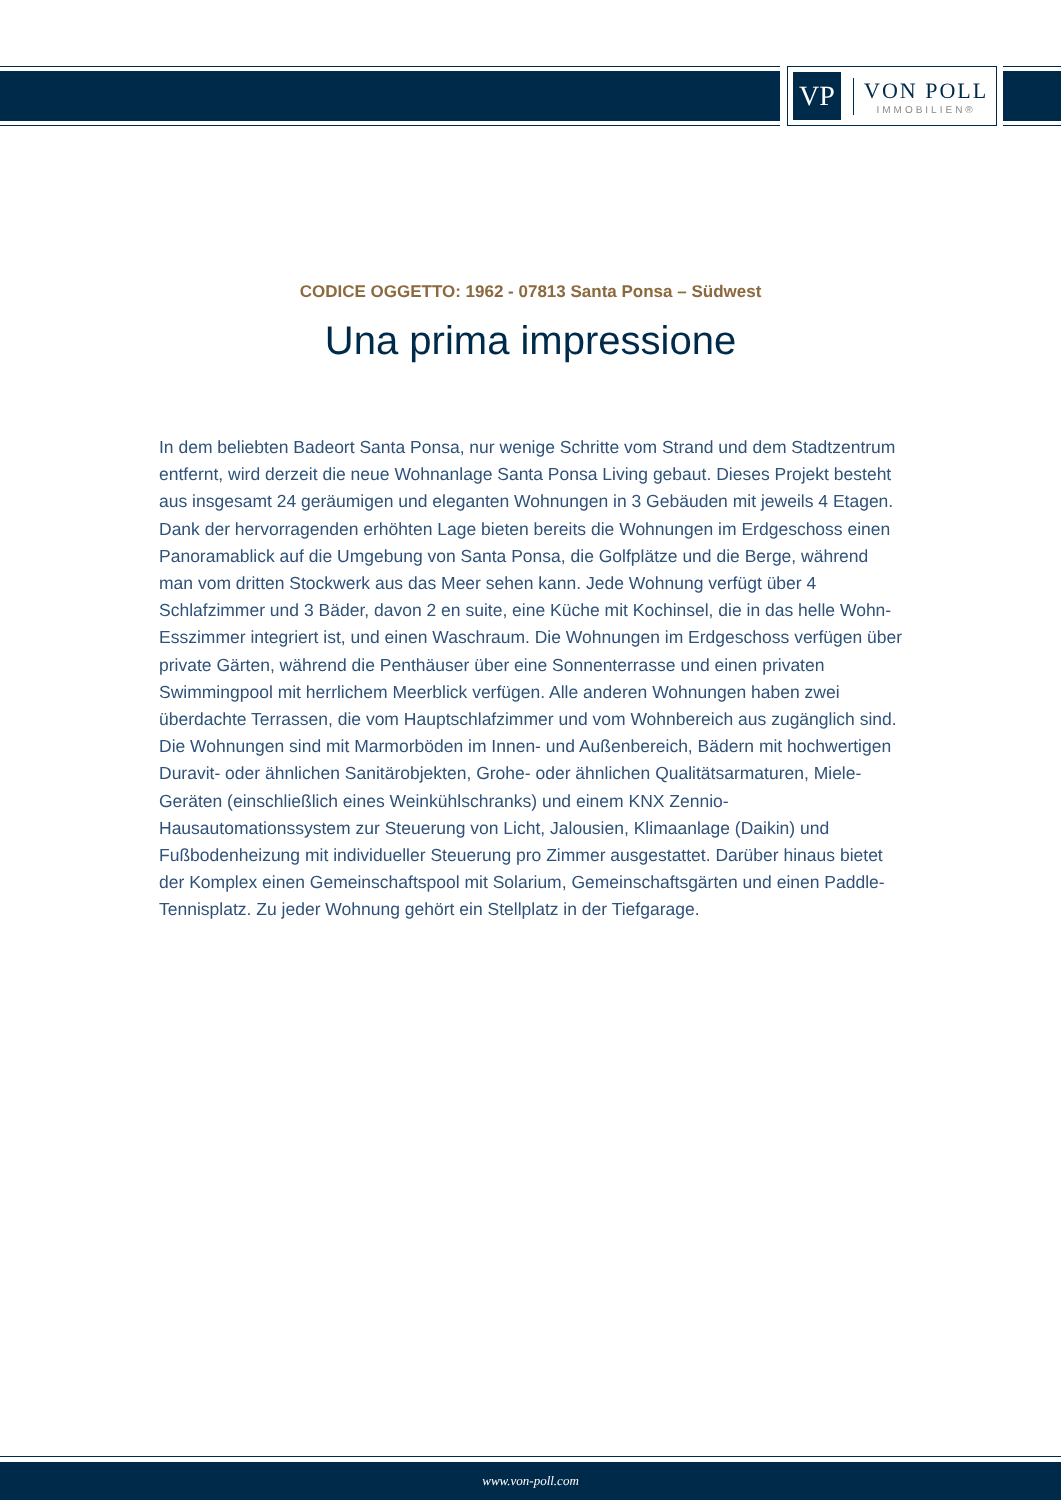VP
VON POLL
IMMOBILIEN®
CODICE OGGETTO: 1962 - 07813 Santa Ponsa – Südwest
Una prima impressione
In dem beliebten Badeort Santa Ponsa, nur wenige Schritte vom Strand und dem Stadtzentrum entfernt, wird derzeit die neue Wohnanlage Santa Ponsa Living gebaut. Dieses Projekt besteht aus insgesamt 24 geräumigen und eleganten Wohnungen in 3 Gebäuden mit jeweils 4 Etagen. Dank der hervorragenden erhöhten Lage bieten bereits die Wohnungen im Erdgeschoss einen Panoramablick auf die Umgebung von Santa Ponsa, die Golfplätze und die Berge, während man vom dritten Stockwerk aus das Meer sehen kann. Jede Wohnung verfügt über 4 Schlafzimmer und 3 Bäder, davon 2 en suite, eine Küche mit Kochinsel, die in das helle Wohn-Esszimmer integriert ist, und einen Waschraum. Die Wohnungen im Erdgeschoss verfügen über private Gärten, während die Penthäuser über eine Sonnenterrasse und einen privaten Swimmingpool mit herrlichem Meerblick verfügen. Alle anderen Wohnungen haben zwei überdachte Terrassen, die vom Hauptschlafzimmer und vom Wohnbereich aus zugänglich sind. Die Wohnungen sind mit Marmorböden im Innen- und Außenbereich, Bädern mit hochwertigen Duravit- oder ähnlichen Sanitärobjekten, Grohe- oder ähnlichen Qualitätsarmaturen, Miele-Geräten (einschließlich eines Weinkühlschranks) und einem KNX Zennio-Hausautomationssystem zur Steuerung von Licht, Jalousien, Klimaanlage (Daikin) und Fußbodenheizung mit individueller Steuerung pro Zimmer ausgestattet. Darüber hinaus bietet der Komplex einen Gemeinschaftspool mit Solarium, Gemeinschaftsgärten und einen Paddle-Tennisplatz. Zu jeder Wohnung gehört ein Stellplatz in der Tiefgarage.
www.von-poll.com